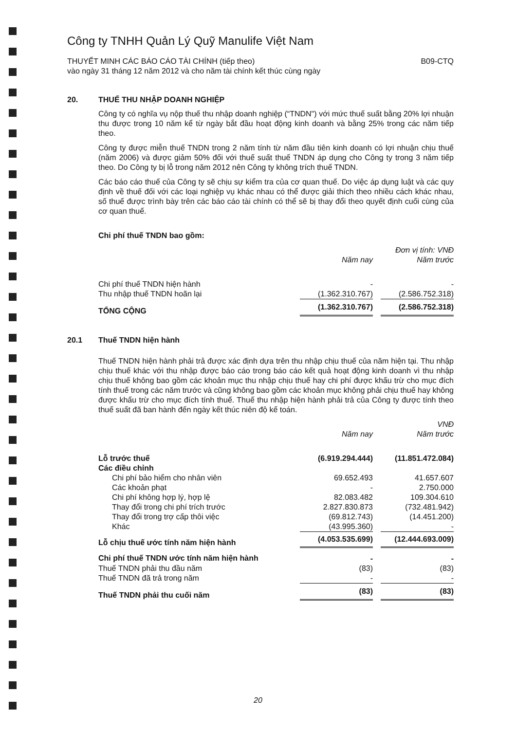Công ty TNHH Quản Lý Quỹ Manulife Việt Nam
THUYẾT MINH CÁC BÁO CÁO TÀI CHÍNH (tiếp theo)
vào ngày 31 tháng 12 năm 2012 và cho năm tài chính kết thúc cùng ngày
B09-CTQ
20. THUẾ THU NHẬP DOANH NGHIỆP
Công ty có nghĩa vụ nộp thuế thu nhập doanh nghiệp (“TNDN") với mức thuế suất bằng 20% lợi nhuận thu được trong 10 năm kể từ ngày bắt đầu hoạt động kinh doanh và bằng 25% trong các năm tiếp theo.
Công ty được miễn thuế TNDN trong 2 năm tính từ năm đầu tiên kinh doanh có lợi nhuận chịu thuế (năm 2006) và được giảm 50% đối với thuế suất thuế TNDN áp dụng cho Công ty trong 3 năm tiếp theo. Do Công ty bị lỗ trong năm 2012 nên Công ty không trích thuế TNDN.
Các báo cáo thuế của Công ty sẽ chịu sự kiểm tra của cơ quan thuế. Do việc áp dụng luật và các quy định về thuế đối với các loại nghiệp vụ khác nhau có thể được giải thích theo nhiều cách khác nhau, số thuế được trình bày trên các báo cáo tài chính có thể sẽ bị thay đổi theo quyết định cuối cùng của cơ quan thuế.
Chi phí thuế TNDN bao gồm:
| | | | Đơn vị tính: VNĐ |
| | Năm nay | | Năm trước |
| Chi phí thuế TNDN hiện hành | - | | - |
| Thu nhập thuế TNDN hoãn lại | (1.362.310.767) | | (2.586.752.318) |
| TỔNG CỘNG | (1.362.310.767) | | (2.586.752.318) |
20.1 Thuế TNDN hiện hành
Thuế TNDN hiện hành phải trả được xác định dựa trên thu nhập chịu thuế của năm hiện tại. Thu nhập chịu thuế khác với thu nhập được báo cáo trong báo cáo kết quả hoạt động kinh doanh vì thu nhập chịu thuế không bao gồm các khoản mục thu nhập chịu thuế hay chi phí được khấu trừ cho mục đích tính thuế trong các năm trước và cũng không bao gồm các khoản mục không phải chịu thuế hay không được khấu trừ cho mục đích tính thuế. Thuế thu nhập hiện hành phải trả của Công ty được tính theo thuế suất đã ban hành đến ngày kết thúc niên độ kế toán.
| | | | VNĐ |
| | Năm nay | | Năm trước |
| Lỗ trước thuế | (6.919.294.444) | | (11.851.472.084) |
| Các điều chỉnh | | | |
| Chi phí bảo hiểm cho nhân viên | 69.652.493 | | 41.657.607 |
| Các khoản phạt | - | | 2.750.000 |
| Chi phí không hợp lý, hợp lệ | 82.083.482 | | 109.304.610 |
| Thay đổi trong chi phí trích trước | 2.827.830.873 | | (732.481.942) |
| Thay đổi trong trợ cấp thôi việc | (69.812.743) | | (14.451.200) |
| Khác | (43.995.360) | | - |
| Lỗ chịu thuế ước tính năm hiện hành | (4.053.535.699) | | (12.444.693.009) |
| Chi phí thuế TNDN ước tính năm hiện hành | - | | - |
| Thuế TNDN phải thu đầu năm | (83) | | (83) |
| Thuế TNDN đã trả trong năm | - | | - |
| Thuế TNDN phải thu cuối năm | (83) | | (83) |
20